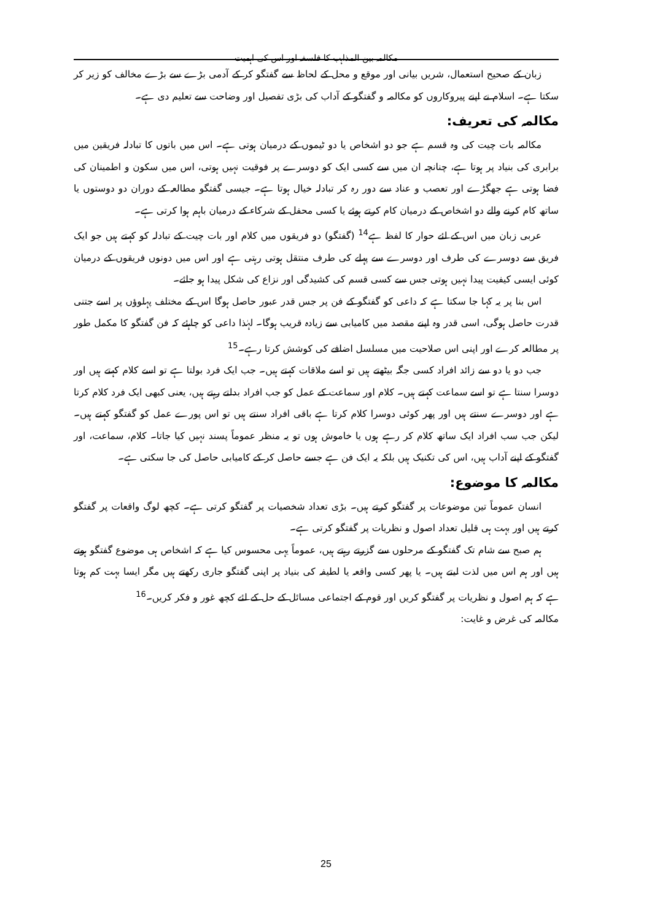مکالمہ بین المذاہب کا فلسفہ اور اس کی اہمیت
زبان کے صحیح استعمال، شریں بیانی اور موقع و محل کے لحاظ سے گفتگو کر کے آدمی بڑے سے بڑے مخالف کو زیر کر سکتا ہے۔ اسلام نے اپنے پیروکاروں کو مکالمہ و گفتگو کے آداب کی بڑی تفصیل اور وضاحت سے تعلیم دی ہے۔
مکالمہ کی تعریف:
مکالمہ بات چیت کی وہ قسم ہے جو دو اشخاص یا دو ٹیموں کے درمیان ہوتی ہے۔ اس میں باتوں کا تبادلہ فریقین میں برابری کی بنیاد پر ہوتا ہے، چنانچہ ان میں سے کسی ایک کو دوسرے پر فوقیت نہیں ہوتی، اس میں سکون و اطمینان کی فضا ہوتی ہے جھگڑے اور تعصب و عناد سے دور رہ کر تبادلہ خیال ہوتا ہے۔ جیسی گفتگو مطالعہ کے دوران دو دوستوں یا ساتھ کام کرنے والے دو اشخاص کے درمیان کام کرتے ہوئے یا کسی محفل کے شرکاء کے درمیان باہم ہوا کرتی ہے۔
عربی زبان میں اس کے لئے حوار کا لفظ ہے<sup>14</sup> (گفتگو) دو فریقوں میں کلام اور بات چیت کے تبادلہ کو کہتے ہیں جو ایک فریق سے دوسرے کی طرف اور دوسرے سے پہلے کی طرف منتقل ہوتی رہتی ہے اور اس میں دونوں فریقوں کے درمیان کوئی ایسی کیفیت پیدا نہیں ہوتی جس سے کسی قسم کی کشیدگی اور نزاع کی شکل پیدا ہو جائے۔
اس بنا پر یہ کہا جا سکتا ہے کہ داعی کو گفتگو کے فن پر جس قدر عبور حاصل ہوگا اس کے مختلف پہلوؤں پر اسے جتنی قدرت حاصل ہوگی، اسی قدر وہ اپنے مقصد میں کامیابی سے زیادہ قریب ہوگا۔ لہٰذا داعی کو چاہئے کہ فن گفتگو کا مکمل طور پر مطالعہ کرے اور اپنی اس صلاحیت میں مسلسل اضافے کی کوشش کرتا رہے۔<sup>15</sup>
جب دو یا دو سے زائد افراد کسی جگہ بیٹھتے ہیں تو اسے ملاقات کہتے ہیں۔ جب ایک فرد بولتا ہے تو اسے کلام کہتے ہیں اور دوسرا سنتا ہے تو اسے سماعت کہتے ہیں۔ کلام اور سماعت کے عمل کو جب افراد بدلتے رہتے ہیں، یعنی کبھی ایک فرد کلام کرتا ہے اور دوسرے سنتے ہیں اور پھر کوئی دوسرا کلام کرتا ہے باقی افراد سنتے ہیں تو اس پورے عمل کو گفتگو کہتے ہیں۔ لیکن جب سب افراد ایک ساتھ کلام کر رہے ہوں یا خاموش ہوں تو یہ منظر عموماً پسند نہیں کیا جاتا۔ کلام، سماعت، اور گفتگو کے اپنے آداب ہیں، اس کی تکنیک ہیں بلکہ یہ ایک فن ہے جسے حاصل کر کے کامیابی حاصل کی جا سکتی ہے۔
مکالمہ کا موضوع:
انسان عموماً تین موضوعات پر گفتگو کرتے ہیں۔ بڑی تعداد شخصیات پر گفتگو کرتی ہے۔ کچھ لوگ واقعات پر گفتگو کرتے ہیں اور بہت ہی قلیل تعداد اصول و نظریات پر گفتگو کرتی ہے۔
ہم صبح سے شام تک گفتگو کے مرحلوں سے گزرتے رہتے ہیں، عموماً یہی محسوس کیا ہے کہ اشخاص ہی موضوع گفتگو ہوتے ہیں اور ہم اس میں لذت لیتے ہیں۔ یا پھر کسی واقعہ یا لطیفہ کی بنیاد پر اپنی گفتگو جاری رکھتے ہیں مگر ایسا بہت کم ہوتا ہے کہ ہم اصول و نظریات پر گفتگو کریں اور قوم کے اجتماعی مسائل کے حل کے لئے کچھ غور و فکر کریں۔<sup>16</sup>
مکالمہ کی غرض و غایت:
25